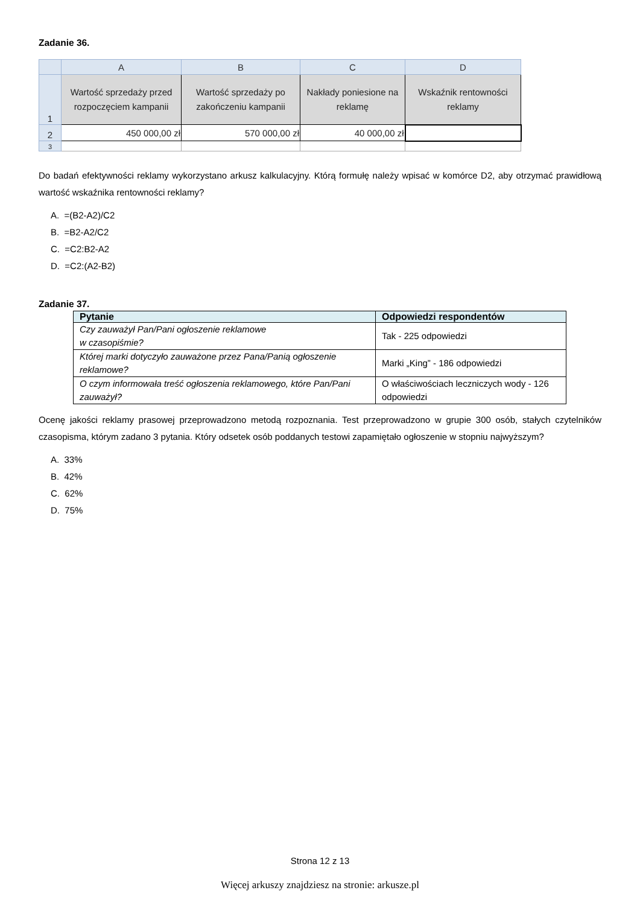Zadanie 36.
| | A | B | C | D |
| --- | --- | --- | --- | --- |
| 1 | Wartość sprzedaży przed rozpoczęciem kampanii | Wartość sprzedaży po zakończeniu kampanii | Nakłady poniesione na reklamę | Wskaźnik rentowności reklamy |
| 2 | 450 000,00 zł | 570 000,00 zł | 40 000,00 zł | |
| 3 | | | | |
Do badań efektywności reklamy wykorzystano arkusz kalkulacyjny. Którą formułę należy wpisać w komórce D2, aby otrzymać prawidłową wartość wskaźnika rentowności reklamy?
A. =(B2-A2)/C2
B. =B2-A2/C2
C. =C2:B2-A2
D. =C2:(A2-B2)
Zadanie 37.
| Pytanie | Odpowiedzi respondentów |
| --- | --- |
| Czy zauważył Pan/Pani ogłoszenie reklamowe w czasopiśmie? | Tak - 225 odpowiedzi |
| Której marki dotyczyło zauważone przez Pana/Panią ogłoszenie reklamowe? | Marki „King” - 186 odpowiedzi |
| O czym informowała treść ogłoszenia reklamowego, które Pan/Pani zauważył? | O właściwościach leczniczych wody - 126 odpowiedzi |
Ocenę jakości reklamy prasowej przeprowadzono metodą rozpoznania. Test przeprowadzono w grupie 300 osób, stałych czytelników czasopisma, którym zadano 3 pytania. Który odsetek osób poddanych testowi zapamiętało ogłoszenie w stopniu najwyższym?
A. 33%
B. 42%
C. 62%
D. 75%
Strona 12 z 13
Więcej arkuszy znajdziesz na stronie: arkusze.pl